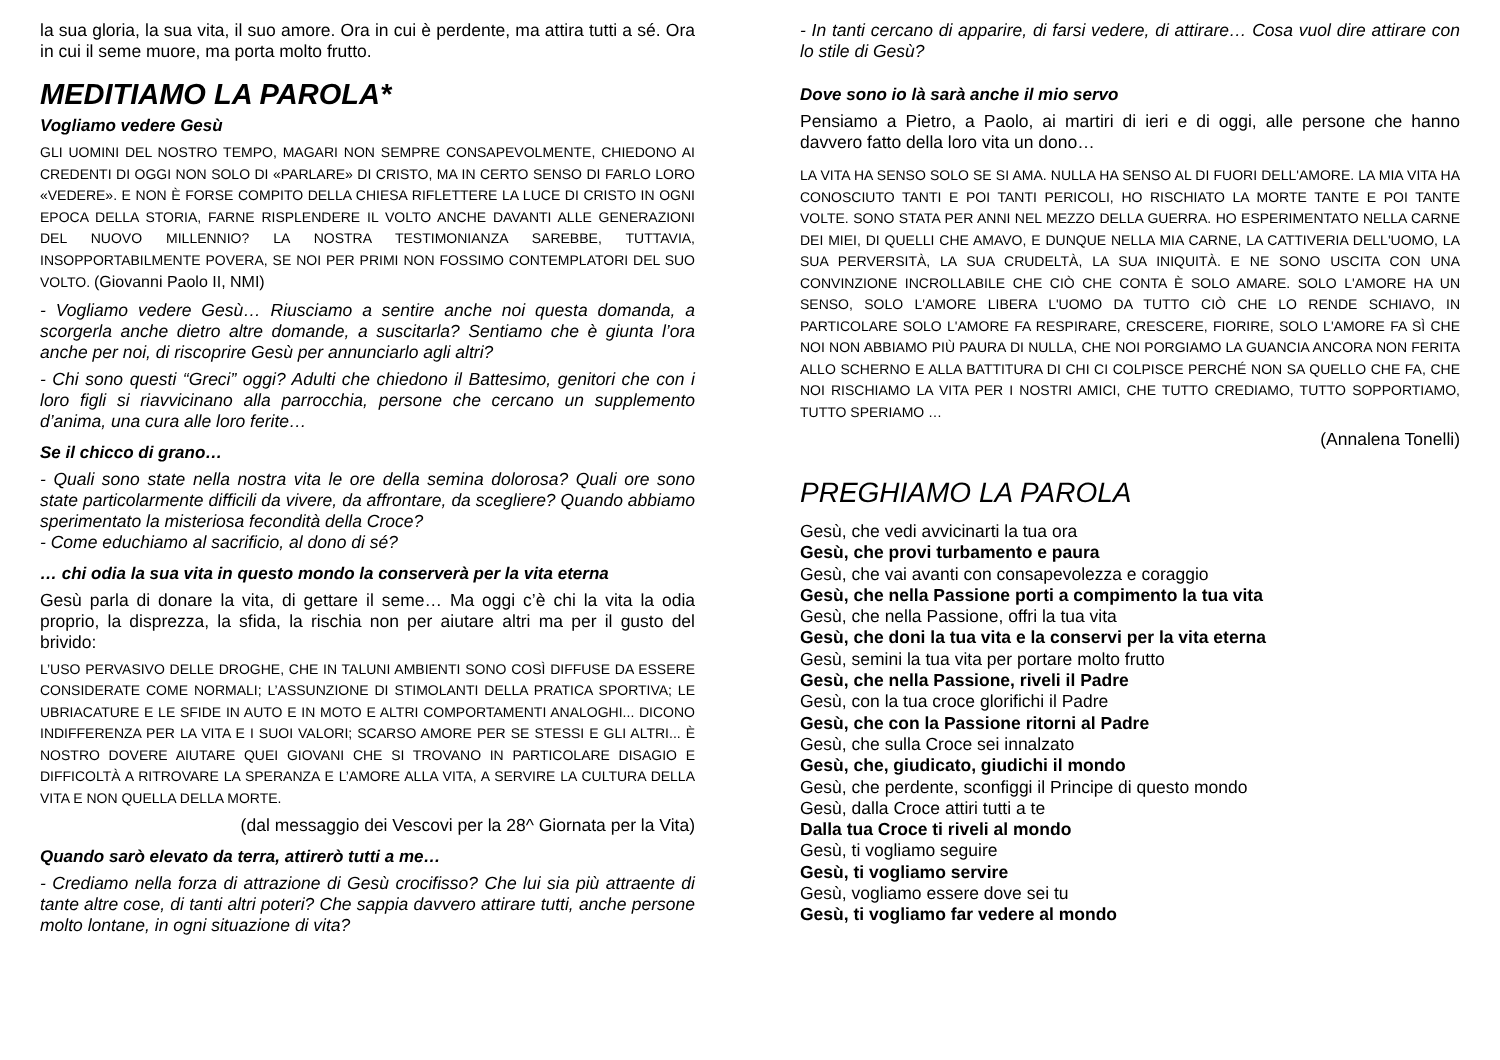la sua gloria, la sua vita, il suo amore. Ora in cui è perdente, ma attira tutti a sé. Ora in cui il seme muore, ma porta molto frutto.
MEDITIAMO LA PAROLA*
Vogliamo vedere Gesù
GLI UOMINI DEL NOSTRO TEMPO, MAGARI NON SEMPRE CONSAPEVOLMENTE, CHIEDONO AI CREDENTI DI OGGI NON SOLO DI «PARLARE» DI CRISTO, MA IN CERTO SENSO DI FARLO LORO «VEDERE». E NON È FORSE COMPITO DELLA CHIESA RIFLETTERE LA LUCE DI CRISTO IN OGNI EPOCA DELLA STORIA, FARNE RISPLENDERE IL VOLTO ANCHE DAVANTI ALLE GENERAZIONI DEL NUOVO MILLENNIO? LA NOSTRA TESTIMONIANZA SAREBBE, TUTTAVIA, INSOPPORTABILMENTE POVERA, SE NOI PER PRIMI NON FOSSIMO CONTEMPLATORI DEL SUO VOLTO. (Giovanni Paolo II, NMI)
- Vogliamo vedere Gesù… Riusciamo a sentire anche noi questa domanda, a scorgerla anche dietro altre domande, a suscitarla? Sentiamo che è giunta l’ora anche per noi, di riscoprire Gesù per annunciarlo agli altri?
- Chi sono questi “Greci” oggi? Adulti che chiedono il Battesimo, genitori che con i loro figli si riavvicinano alla parrocchia, persone che cercano un supplemento d’anima, una cura alle loro ferite…
Se il chicco di grano…
- Quali sono state nella nostra vita le ore della semina dolorosa? Quali ore sono state particolarmente difficili da vivere, da affrontare, da scegliere? Quando abbiamo sperimentato la misteriosa fecondità della Croce?
- Come educhiamo al sacrificio, al dono di sé?
… chi odia la sua vita in questo mondo la conserverà per la vita eterna
Gesù parla di donare la vita, di gettare il seme… Ma oggi c’è chi la vita la odia proprio, la disprezza, la sfida, la rischia non per aiutare altri ma per il gusto del brivido:
L’USO PERVASIVO DELLE DROGHE, CHE IN TALUNI AMBIENTI SONO COSÌ DIFFUSE DA ESSERE CONSIDERATE COME NORMALI; L’ASSUNZIONE DI STIMOLANTI DELLA PRATICA SPORTIVA; LE UBRIACATURE E LE SFIDE IN AUTO E IN MOTO E ALTRI COMPORTAMENTI ANALOGHI... DICONO INDIFFERENZA PER LA VITA E I SUOI VALORI; SCARSO AMORE PER SE STESSI E GLI ALTRI... È NOSTRO DOVERE AIUTARE QUEI GIOVANI CHE SI TROVANO IN PARTICOLARE DISAGIO E DIFFICOLTÀ A RITROVARE LA SPERANZA E L’AMORE ALLA VITA, A SERVIRE LA CULTURA DELLA VITA E NON QUELLA DELLA MORTE.
(dal messaggio dei Vescovi per la 28^ Giornata per la Vita)
Quando sarò elevato da terra, attirerò tutti a me…
- Crediamo nella forza di attrazione di Gesù crocifisso? Che lui sia più attraente di tante altre cose, di tanti altri poteri? Che sappia davvero attirare tutti, anche persone molto lontane, in ogni situazione di vita?
- In tanti cercano di apparire, di farsi vedere, di attirare… Cosa vuol dire attirare con lo stile di Gesù?
Dove sono io là sarà anche il mio servo
Pensiamo a Pietro, a Paolo, ai martiri di ieri e di oggi, alle persone che hanno davvero fatto della loro vita un dono…
LA VITA HA SENSO SOLO SE SI AMA. NULLA HA SENSO AL DI FUORI DELL'AMORE. LA MIA VITA HA CONOSCIUTO TANTI E POI TANTI PERICOLI, HO RISCHIATO LA MORTE TANTE E POI TANTE VOLTE. SONO STATA PER ANNI NEL MEZZO DELLA GUERRA. HO ESPERIMENTATO NELLA CARNE DEI MIEI, DI QUELLI CHE AMAVO, E DUNQUE NELLA MIA CARNE, LA CATTIVERIA DELL'UOMO, LA SUA PERVERSITÀ, LA SUA CRUDELTÀ, LA SUA INIQUITÀ. E NE SONO USCITA CON UNA CONVINZIONE INCROLLABILE CHE CIÒ CHE CONTA È SOLO AMARE. SOLO L'AMORE HA UN SENSO, SOLO L'AMORE LIBERA L'UOMO DA TUTTO CIÒ CHE LO RENDE SCHIAVO, IN PARTICOLARE SOLO L'AMORE FA RESPIRARE, CRESCERE, FIORIRE, SOLO L'AMORE FA SÌ CHE NOI NON ABBIAMO PIÙ PAURA DI NULLA, CHE NOI PORGIAMO LA GUANCIA ANCORA NON FERITA ALLO SCHERNO E ALLA BATTITURA DI CHI CI COLPISCE PERCHÉ NON SA QUELLO CHE FA, CHE NOI RISCHIAMO LA VITA PER I NOSTRI AMICI, CHE TUTTO CREDIAMO, TUTTO SOPPORTIAMO, TUTTO SPERIAMO …
(Annalena Tonelli)
PREGHIAMO LA PAROLA
Gesù, che vedi avvicinarti la tua ora
Gesù, che provi turbamento e paura
Gesù, che vai avanti con consapevolezza e coraggio
Gesù, che nella Passione porti a compimento la tua vita
Gesù, che nella Passione, offri la tua vita
Gesù, che doni la tua vita e la conservi per la vita eterna
Gesù, semini la tua vita per portare molto frutto
Gesù, che nella Passione, riveli il Padre
Gesù, con la tua croce glorifichi il Padre
Gesù, che con la Passione ritorni al Padre
Gesù, che sulla Croce sei innalzato
Gesù, che, giudicato, giudichi il mondo
Gesù, che perdente, sconfiggi il Principe di questo mondo
Gesù, dalla Croce attiri tutti a te
Dalla tua Croce ti riveli al mondo
Gesù, ti vogliamo seguire
Gesù, ti vogliamo servire
Gesù, vogliamo essere dove sei tu
Gesù, ti vogliamo far vedere al mondo